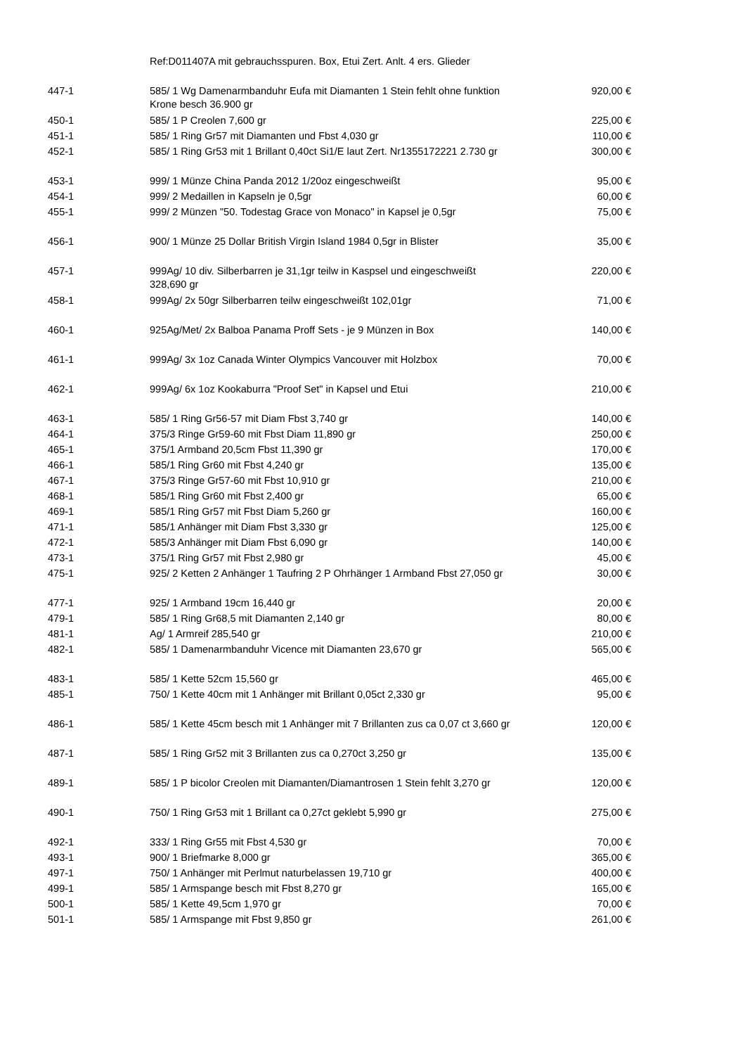| | Ref:D011407A mit gebrauchsspuren. Box, Etui Zert. Anlt. 4 ers. Glieder | |
| 447-1 | 585/ 1 Wg Damenarmbanduhr Eufa mit Diamanten 1 Stein fehlt ohne funktion Krone besch 36.900 gr | 920,00 € |
| 450-1 | 585/ 1 P Creolen 7,600 gr | 225,00 € |
| 451-1 | 585/ 1 Ring Gr57 mit Diamanten und Fbst 4,030 gr | 110,00 € |
| 452-1 | 585/ 1 Ring Gr53 mit 1 Brillant 0,40ct Si1/E laut Zert. Nr1355172221 2.730 gr | 300,00 € |
| 453-1 | 999/ 1 Münze China Panda 2012 1/20oz eingeschweißt | 95,00 € |
| 454-1 | 999/ 2 Medaillen in Kapseln je 0,5gr | 60,00 € |
| 455-1 | 999/ 2 Münzen "50. Todestag Grace von Monaco" in Kapsel je 0,5gr | 75,00 € |
| 456-1 | 900/ 1 Münze 25 Dollar British Virgin Island 1984 0,5gr in Blister | 35,00 € |
| 457-1 | 999Ag/ 10 div. Silberbarren je 31,1gr teilw in Kaspsel und eingeschweißt 328,690 gr | 220,00 € |
| 458-1 | 999Ag/ 2x 50gr Silberbarren teilw eingeschweißt 102,01gr | 71,00 € |
| 460-1 | 925Ag/Met/ 2x Balboa Panama Proff Sets - je 9 Münzen in Box | 140,00 € |
| 461-1 | 999Ag/ 3x 1oz Canada Winter Olympics Vancouver mit Holzbox | 70,00 € |
| 462-1 | 999Ag/ 6x 1oz Kookaburra "Proof Set" in Kapsel und Etui | 210,00 € |
| 463-1 | 585/ 1 Ring Gr56-57 mit Diam Fbst 3,740 gr | 140,00 € |
| 464-1 | 375/3 Ringe Gr59-60 mit Fbst Diam 11,890 gr | 250,00 € |
| 465-1 | 375/1 Armband 20,5cm Fbst 11,390 gr | 170,00 € |
| 466-1 | 585/1 Ring Gr60 mit Fbst 4,240 gr | 135,00 € |
| 467-1 | 375/3 Ringe Gr57-60 mit Fbst 10,910 gr | 210,00 € |
| 468-1 | 585/1 Ring Gr60 mit Fbst 2,400 gr | 65,00 € |
| 469-1 | 585/1 Ring Gr57 mit Fbst Diam 5,260 gr | 160,00 € |
| 471-1 | 585/1 Anhänger mit Diam Fbst 3,330 gr | 125,00 € |
| 472-1 | 585/3 Anhänger mit Diam Fbst 6,090 gr | 140,00 € |
| 473-1 | 375/1 Ring Gr57 mit Fbst 2,980 gr | 45,00 € |
| 475-1 | 925/ 2 Ketten 2 Anhänger 1 Taufring 2 P Ohrhänger 1 Armband Fbst 27,050 gr | 30,00 € |
| 477-1 | 925/ 1 Armband 19cm 16,440 gr | 20,00 € |
| 479-1 | 585/ 1 Ring Gr68,5 mit Diamanten 2,140 gr | 80,00 € |
| 481-1 | Ag/ 1 Armreif 285,540 gr | 210,00 € |
| 482-1 | 585/ 1 Damenarmbanduhr Vicence mit Diamanten 23,670 gr | 565,00 € |
| 483-1 | 585/ 1 Kette 52cm 15,560 gr | 465,00 € |
| 485-1 | 750/ 1 Kette 40cm mit 1 Anhänger mit Brillant 0,05ct 2,330 gr | 95,00 € |
| 486-1 | 585/ 1 Kette 45cm besch mit 1 Anhänger mit 7 Brillanten zus ca 0,07 ct 3,660 gr | 120,00 € |
| 487-1 | 585/ 1 Ring Gr52 mit 3 Brillanten zus ca 0,270ct 3,250 gr | 135,00 € |
| 489-1 | 585/ 1 P bicolor Creolen mit Diamanten/Diamantrosen 1 Stein fehlt 3,270 gr | 120,00 € |
| 490-1 | 750/ 1 Ring Gr53 mit 1 Brillant ca 0,27ct geklebt 5,990 gr | 275,00 € |
| 492-1 | 333/ 1 Ring Gr55 mit Fbst 4,530 gr | 70,00 € |
| 493-1 | 900/ 1 Briefmarke 8,000 gr | 365,00 € |
| 497-1 | 750/ 1 Anhänger mit Perlmut naturbelassen 19,710 gr | 400,00 € |
| 499-1 | 585/ 1 Armspange besch mit Fbst 8,270 gr | 165,00 € |
| 500-1 | 585/ 1 Kette 49,5cm 1,970 gr | 70,00 € |
| 501-1 | 585/ 1 Armspange mit Fbst 9,850 gr | 261,00 € |